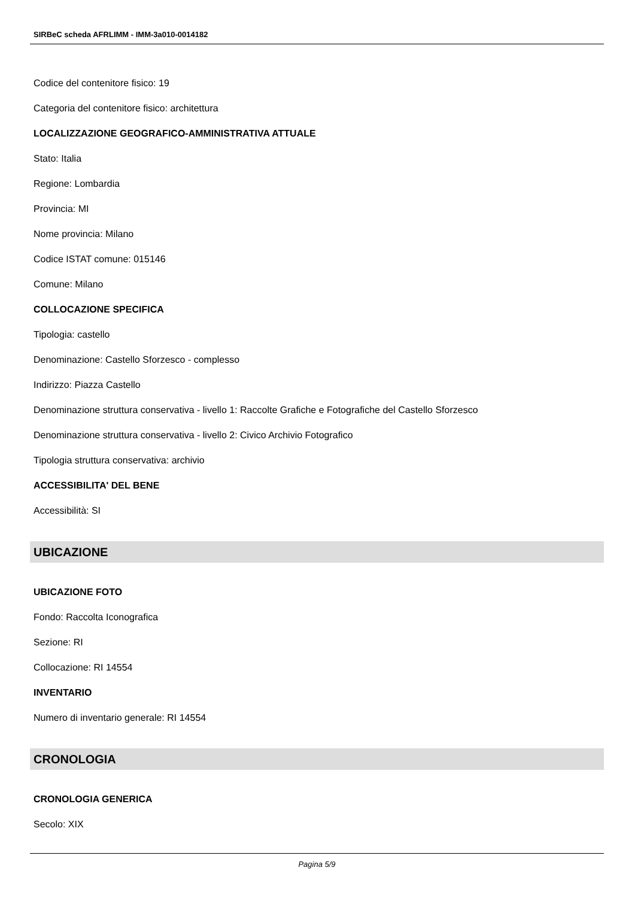SIRBeC scheda AFRLIMM - IMM-3a010-0014182
Codice del contenitore fisico: 19
Categoria del contenitore fisico: architettura
LOCALIZZAZIONE GEOGRAFICO-AMMINISTRATIVA ATTUALE
Stato: Italia
Regione: Lombardia
Provincia: MI
Nome provincia: Milano
Codice ISTAT comune: 015146
Comune: Milano
COLLOCAZIONE SPECIFICA
Tipologia: castello
Denominazione: Castello Sforzesco - complesso
Indirizzo: Piazza Castello
Denominazione struttura conservativa - livello 1: Raccolte Grafiche e Fotografiche del Castello Sforzesco
Denominazione struttura conservativa - livello 2: Civico Archivio Fotografico
Tipologia struttura conservativa: archivio
ACCESSIBILITA' DEL BENE
Accessibilità: SI
UBICAZIONE
UBICAZIONE FOTO
Fondo: Raccolta Iconografica
Sezione: RI
Collocazione: RI 14554
INVENTARIO
Numero di inventario generale: RI 14554
CRONOLOGIA
CRONOLOGIA GENERICA
Secolo: XIX
Pagina 5/9